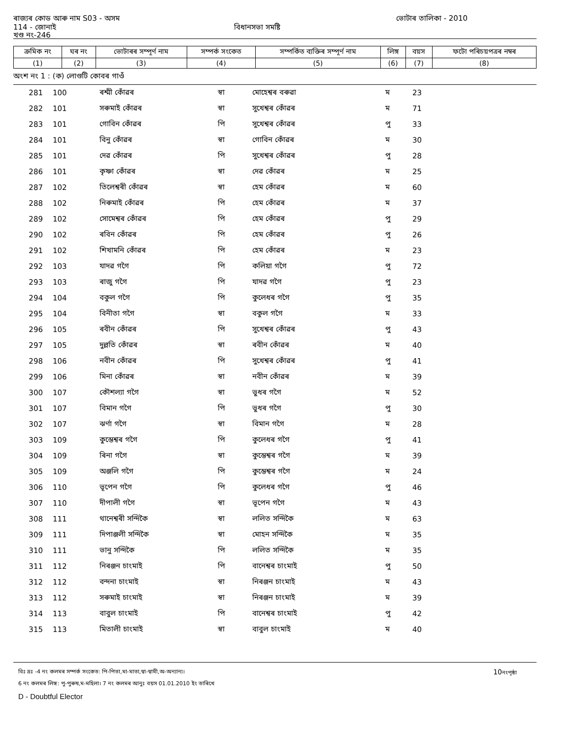ৰাজ্যৰ কোড আৰু নাম S03 - অসম ভোটাৰ তালিকা - 2010
114 - জোনাই বিধানসভা সমষ্টি
খণ্ড নং-246
| ক্ৰমিক নং | ঘৰ নং | ভোটাৰৰ সম্পূৰ্ণ নাম | সম্পৰ্ক সংকেত | সম্পৰ্কিত ব্যক্তিৰ সম্পূৰ্ণ নাম | লিঙ্গ | বয়স | ফটো পৰিচয়পত্ৰৰ নম্বৰ |
| --- | --- | --- | --- | --- | --- | --- | --- |
| (1) | (2) | (3) | (4) | (5) | (6) | (7) | (8) |
অংশ নং 1 : (ক) লোগুটি কোবৰ গাওঁ
| 281 | 100 | ৰশ্মী কোঁৱৰ | স্বা | মোহেশ্বৰ বৰুৱা | ম | 23 |
| 282 | 101 | সৰুমাই কোঁৱৰ | স্বা | সুখেশ্বৰ কোঁৱৰ | ম | 71 |
| 283 | 101 | গোবিন কোঁৱৰ | পি | সুখেশ্বৰ কোঁৱৰ | পু | 33 |
| 284 | 101 | বিনু কোঁৱৰ | স্বা | গোবিন কোঁৱৰ | ম | 30 |
| 285 | 101 | দেৱ কোঁৱৰ | পি | সুখেশ্বৰ কোঁৱৰ | পু | 28 |
| 286 | 101 | কৃষ্ণা কোঁৱৰ | স্বা | দেৱ কোঁৱৰ | ম | 25 |
| 287 | 102 | তিলেশ্বৰী কোঁৱৰ | স্বা | হেম কোঁৱৰ | ম | 60 |
| 288 | 102 | নিৰুমাই কোঁৱৰ | পি | হেম কোঁৱৰ | ম | 37 |
| 289 | 102 | সোমেশ্বৰ কোঁৱৰ | পি | হেম কোঁৱৰ | পু | 29 |
| 290 | 102 | ৰবিন কোঁৱৰ | পি | হেম কোঁৱৰ | পু | 26 |
| 291 | 102 | শিখামনি কোঁৱৰ | পি | হেম কোঁৱৰ | ম | 23 |
| 292 | 103 | যাদৱ গগৈ | পি | কলিয়া গগৈ | পু | 72 |
| 293 | 103 | ৰাজু গগৈ | পি | যাদৱ গগৈ | পু | 23 |
| 294 | 104 | বকুল গগৈ | পি | কুলেধৰ গগৈ | পু | 35 |
| 295 | 104 | বিনীতা গগৈ | স্বা | বকুল গগৈ | ম | 33 |
| 296 | 105 | ৰবীন কোঁৱৰ | পি | সুখেশ্বৰ কোঁৱৰ | পু | 43 |
| 297 | 105 | দুল্লতি কোঁৱৰ | স্বা | ৰবীন কোঁৱৰ | ম | 40 |
| 298 | 106 | নবীন কোঁৱৰ | পি | সুখেশ্বৰ কোঁৱৰ | পু | 41 |
| 299 | 106 | মিনা কোঁৱৰ | স্বা | নবীন কোঁৱৰ | ম | 39 |
| 300 | 107 | কৌশল্যা গগৈ | স্বা | ভুধৰ গগৈ | ম | 52 |
| 301 | 107 | বিমান গগৈ | পি | ভুধৰ গগৈ | পু | 30 |
| 302 | 107 | ঝৰ্ণা গগৈ | স্বা | বিমান গগৈ | ম | 28 |
| 303 | 109 | কুম্ভেশ্বৰ গগৈ | পি | কুলেধৰ গগৈ | পু | 41 |
| 304 | 109 | ৰিনা গগৈ | স্বা | কুম্ভেশ্বৰ গগৈ | ম | 39 |
| 305 | 109 | অঞ্জলি গগৈ | পি | কুম্ভেশ্বৰ গগৈ | ম | 24 |
| 306 | 110 | ভূপেন গগৈ | পি | কুলেধৰ গগৈ | পু | 46 |
| 307 | 110 | দীপালী গগৈ | স্বা | ভূপেন গগৈ | ম | 43 |
| 308 | 111 | থানেশ্বৰী সন্দিকৈ | স্বা | ললিত সন্দিকৈ | ম | 63 |
| 309 | 111 | দিপাঞ্জলী সন্দিকৈ | স্বা | মোহন সন্দিকৈ | ম | 35 |
| 310 | 111 | ভানু সন্দিকৈ | পি | ললিত সন্দিকৈ | ম | 35 |
| 311 | 112 | নিৰঞ্জন চাংমাই | পি | বানেশ্বৰ চাংমাই | পু | 50 |
| 312 | 112 | বন্দনা চাংমাই | স্বা | নিৰঞ্জন চাংমাই | ম | 43 |
| 313 | 112 | সৰুমাই চাংমাই | স্বা | নিৰঞ্জন চাংমাই | ম | 39 |
| 314 | 113 | বাবুল চাংমাই | পি | বানেশ্বৰ চাংমাই | পু | 42 |
| 315 | 113 | মিতালী চাংমাই | স্বা | বাবুল চাংমাই | ম | 40 |
বিঃ দ্ৰঃ -4 নং কলমৰ সম্পৰ্ক সংকেত: পি-পিতা,মা-মাতা,স্বা-স্বামী,অ-অন্যান্য। 10নংপৃষ্ঠা
6 নং কলমৰ লিঙ্গ: পু-পুৰুষ,ম-মহিলা। 7 নং কলমৰ আনুঃ বয়স 01.01.2010 ইং তাৰিখে
D - Doubtful Elector